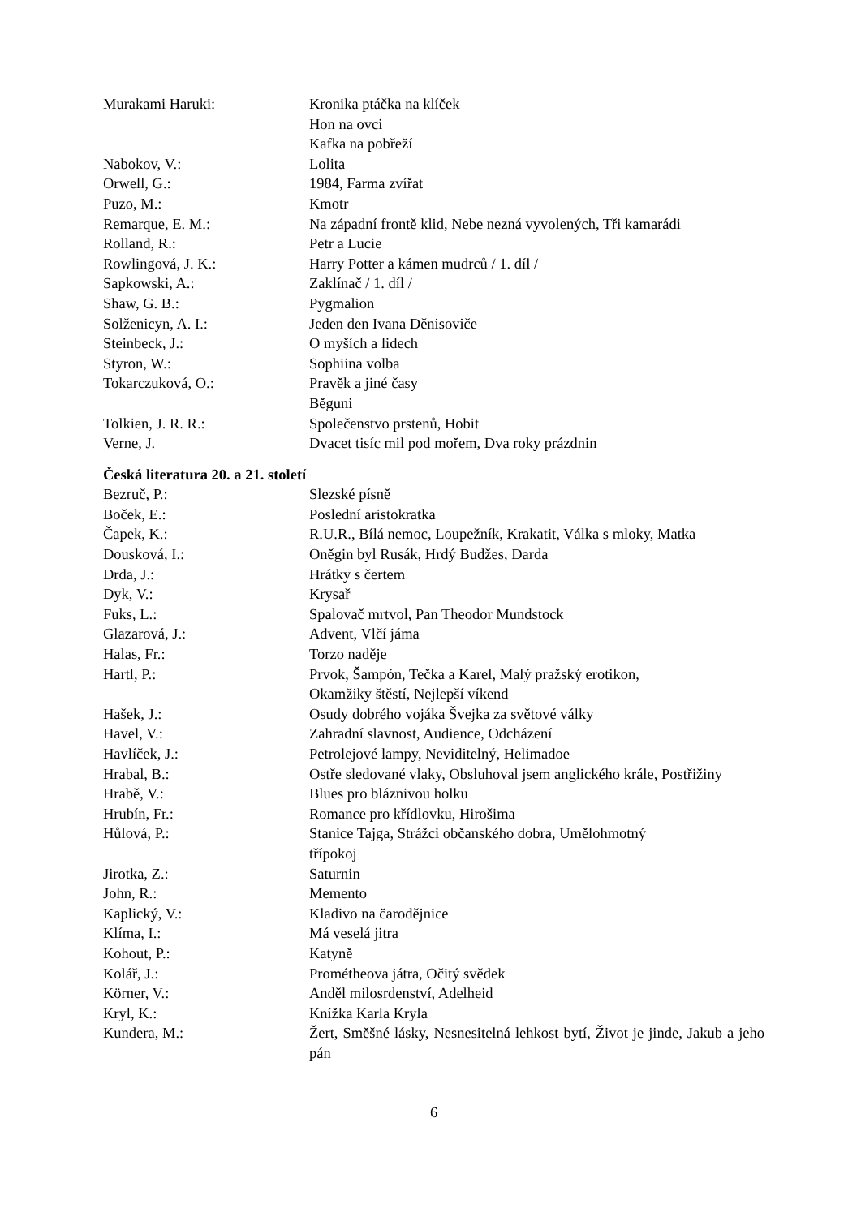Murakami Haruki: Kronika ptáčka na klíček
Hon na ovci
Kafka na pobřeží
Nabokov, V.: Lolita
Orwell, G.: 1984, Farma zvířat
Puzo, M.: Kmotr
Remarque, E. M.: Na západní frontě klid, Nebe nezná vyvolených, Tři kamarádi
Rolland, R.: Petr a Lucie
Rowlingová, J. K.: Harry Potter a kámen mudrců / 1. díl /
Sapkowski, A.: Zaklínač / 1. díl /
Shaw, G. B.: Pygmalion
Solženicyn, A. I.: Jeden den Ivana Děnisoviče
Steinbeck, J.: O myších a lidech
Styron, W.: Sophiina volba
Tokarczuková, O.: Pravěk a jiné časy
Běguni
Tolkien, J. R. R.: Společenstvo prstenů, Hobit
Verne, J. Dvacet tisíc mil pod mořem, Dva roky prázdnin
Česká literatura 20. a 21. století
Bezruč, P.: Slezské písně
Boček, E.: Poslední aristokratka
Čapek, K.: R.U.R., Bílá nemoc, Loupežník, Krakatit, Válka s mloky, Matka
Dousková, I.: Oněgin byl Rusák, Hrdý Budžes, Darda
Drda, J.: Hrátky s čertem
Dyk, V.: Krysař
Fuks, L.: Spalovač mrtvol, Pan Theodor Mundstock
Glazarová, J.: Advent, Vlčí jáma
Halas, Fr.: Torzo naděje
Hartl, P.: Prvok, Šampón, Tečka a Karel, Malý pražský erotikon,
Okamžiky štěstí, Nejlepší víkend
Hašek, J.: Osudy dobrého vojáka Švejka za světové války
Havel, V.: Zahradní slavnost, Audience, Odcházení
Havlíček, J.: Petrolejové lampy, Neviditelný, Helimadoe
Hrabal, B.: Ostře sledované vlaky, Obsluhoval jsem anglického krále, Postřižiny
Hrabě, V.: Blues pro bláznivou holku
Hrubín, Fr.: Romance pro křídlovku, Hirošima
Hůlová, P.: Stanice Tajga, Strážci občanského dobra, Umělohmotný
třípokoj
Jirotka, Z.: Saturnin
John, R.: Memento
Kaplický, V.: Kladivo na čarodějnice
Klíma, I.: Má veselá jitra
Kohout, P.: Katyně
Kolář, J.: Prométheova játra, Očitý svědek
Körner, V.: Anděl milosrdenství, Adelheid
Kryl, K.: Knížka Karla Kryla
Kundera, M.: Žert, Směšné lásky, Nesnesitelná lehkost bytí, Život je jinde, Jakub a jeho pán
6